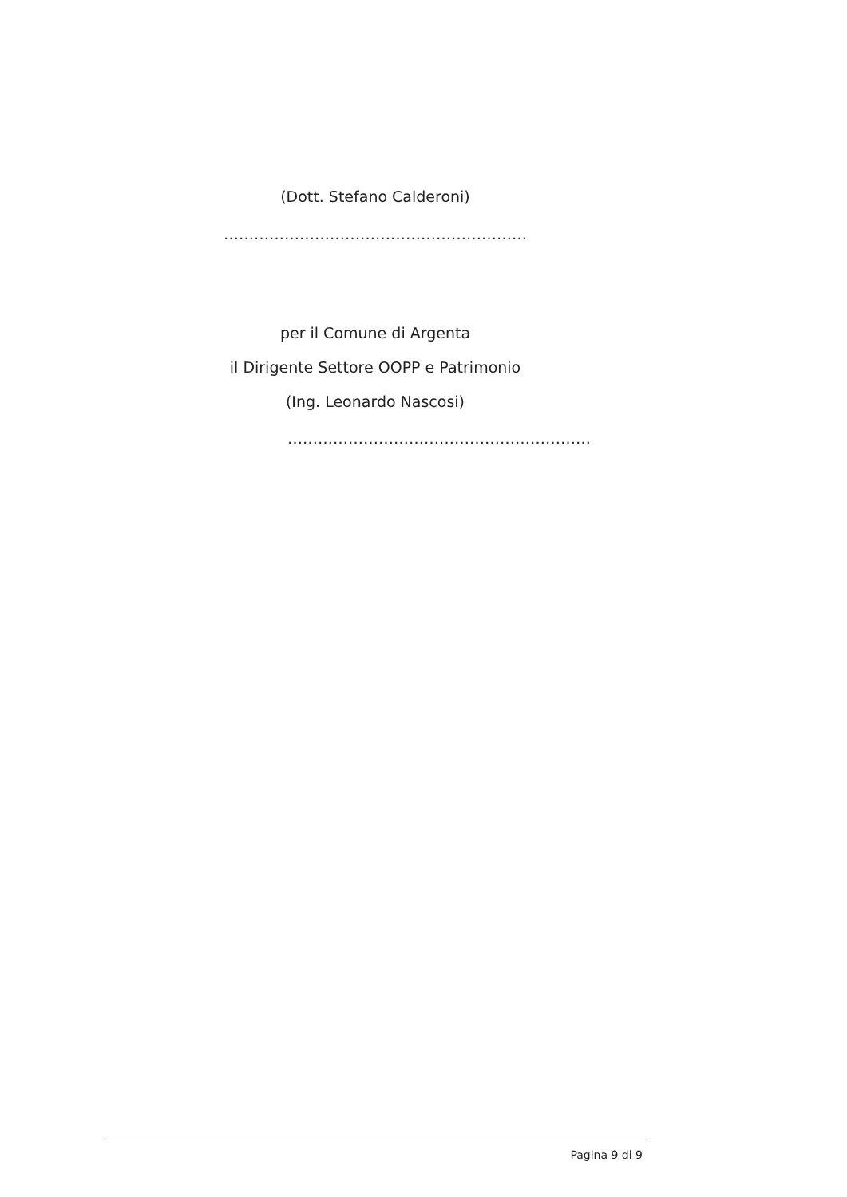(Dott. Stefano Calderoni)
……………………………………………………
per il Comune di Argenta
il Dirigente Settore OOPP e Patrimonio
(Ing. Leonardo Nascosi)
……………………………………………………
Pagina 9 di 9